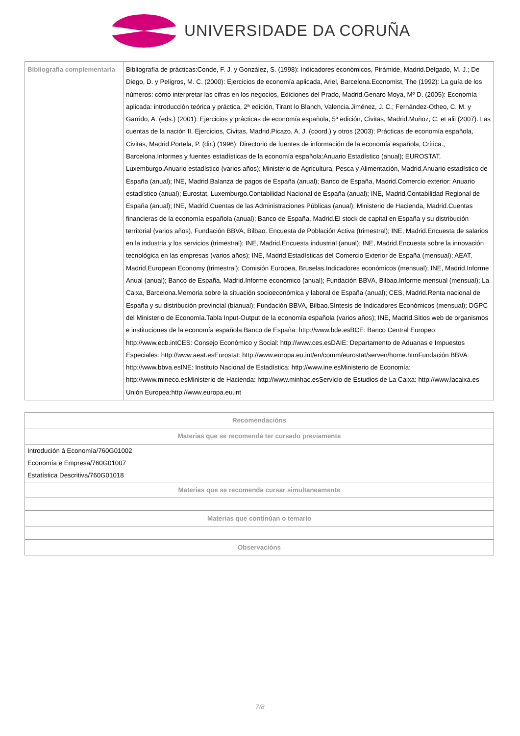UNIVERSIDADE DA CORUÑA
| Bibliografía complementaria | Bibliografía de prácticas:Conde, F. J. y González, S. (1998): Indicadores económicos, Pirámide, Madrid.Delgado, M. J.; De Diego, D. y Peligros, M. C. (2000): Ejercicios de economía aplicada, Ariel, Barcelona.Economist, The (1992): La guía de los números: cómo interpretar las cifras en los negocios, Ediciones del Prado, Madrid.Genaro Moya, Mº D. (2005): Economía aplicada: introducción teórica y práctica, 2ª edición, Tirant lo Blanch, Valencia.Jiménez, J. C.; Fernández-Otheo, C. M. y Garrido, A. (eds.) (2001): Ejercicios y prácticas de economía española, 5ª edición, Civitas, Madrid.Muñoz, C. et alii (2007). Las cuentas de la nación II. Ejercicios, Civitas, Madrid.Picazo, A. J. (coord.) y otros (2003): Prácticas de economía española, Civitas, Madrid.Portela, P. (dir.) (1996): Directorio de fuentes de información de la economía española, Crítica., Barcelona.Informes y fuentes estadísticas de la economía española:Anuario Estadístico (anual); EUROSTAT, Luxemburgo.Anuario estadístico (varios años); Ministerio de Agricultura, Pesca y Alimentación, Madrid.Anuario estadístico de España (anual); INE, Madrid.Balanza de pagos de España (anual); Banco de España, Madrid.Comercio exterior: Anuario estadístico (anual); Eurostat, Luxemburgo.Contabilidad Nacional de España (anual); INE, Madrid.Contabilidad Regional de España (anual); INE, Madrid.Cuentas de las Administraciones Públicas (anual); Ministerio de Hacienda, Madrid.Cuentas financieras de la economía española (anual); Banco de España, Madrid.El stock de capital en España y su distribución territorial (varios años), Fundación BBVA, Bilbao. Encuesta de Población Activa (trimestral); INE, Madrid.Encuesta de salarios en la industria y los servicios (trimestral); INE, Madrid.Encuesta industrial (anual); INE, Madrid.Encuesta sobre la innovación tecnológica en las empresas (varios años); INE, Madrid.Estadísticas del Comercio Exterior de España (mensual); AEAT, Madrid.European Economy (trimestral); Comisión Europea, Bruselas.Indicadores económicos (mensual); INE, Madrid.Informe Anual (anual); Banco de España, Madrid.Informe económico (anual); Fundación BBVA, Bilbao.Informe mensual (mensual); La Caixa, Barcelona.Memoria sobre la situación socioeconómica y laboral de España (anual); CES, Madrid.Renta nacional de España y su distribución provincial (bianual); Fundación BBVA, Bilbao.Síntesis de Indicadores Económicos (mensual); DGPC del Ministerio de Economía.Tabla Input-Output de la economía española (varios años); INE, Madrid.Sitios web de organismos e instituciones de la economía española:Banco de España: http://www.bde.esBCE: Banco Central Europeo: http://www.ecb.intCES: Consejo Económico y Social: http://www.ces.esDAIE: Departamento de Aduanas e Impuestos Especiales: http://www.aeat.esEurostat: http://www.europa.eu.int/en/comm/eurostat/serven/home.htmFundación BBVA: http://www.bbva.esINE: Instituto Nacional de Estadística: http://www.ine.esMinisterio de Economía: http://www.mineco.esMinisterio de Hacienda: http://www.minhac.esServicio de Estudios de La Caixa: http://www.lacaixa.es Unión Europea:http://www.europa.eu.int |
| Recomendacións |
| --- |
| Materias que se recomenda ter cursado previamente |
| Introdución á Economía/760G01002 Economía e Empresa/760G01007 Estatística Descritiva/760G01018 |
| Materias que se recomenda cursar simultaneamente |
| Materias que continúan o temario |
| Observacións |
7/8